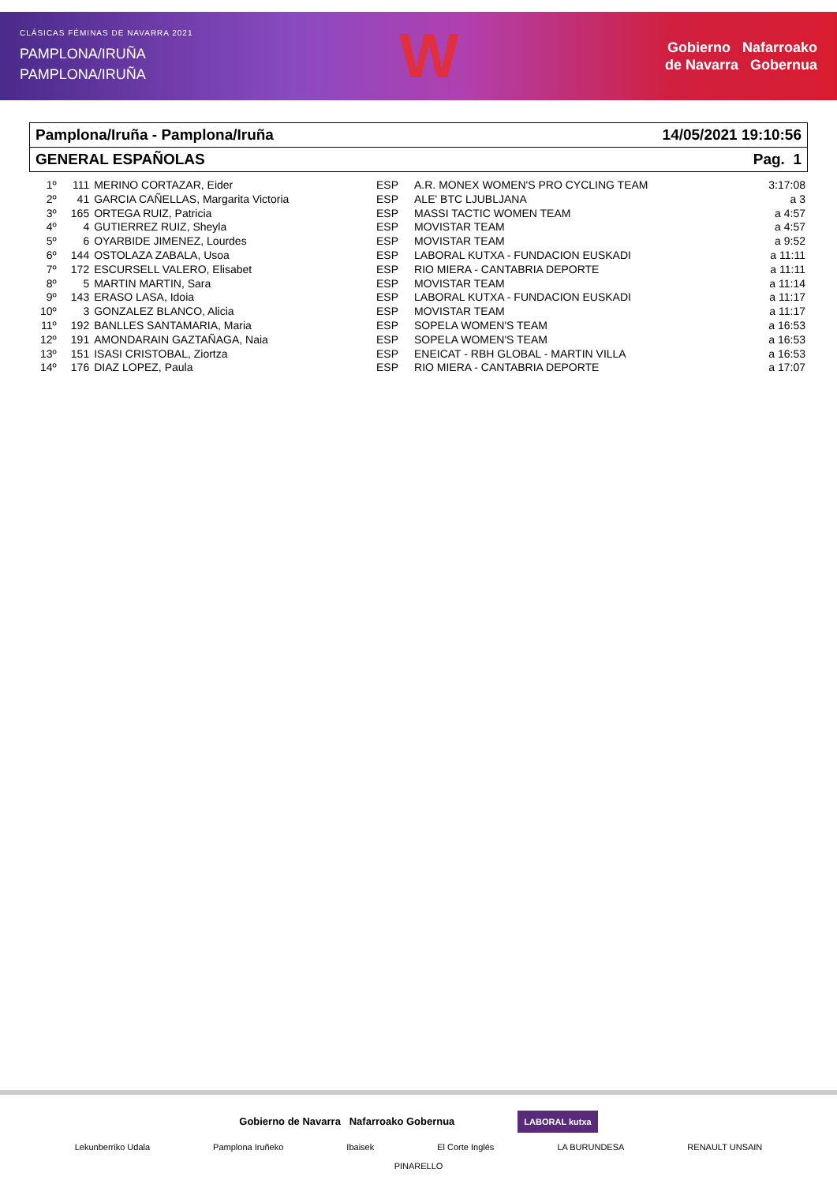CLÁSICAS FÉMINAS DE NAVARRA 2021
PAMPLONA/IRUÑA
PAMPLONA/IRUÑA
W
Gobierno Nafarroako
de Navarra Gobernua
Pamplona/Iruña - Pamplona/Iruña 14/05/2021 19:10:56
GENERAL ESPAÑOLAS Pag. 1
| 1º | 111 | MERINO CORTAZAR, Eider | ESP | A.R. MONEX WOMEN'S PRO CYCLING TEAM | 3:17:08 |
| 2º | 41 | GARCIA CAÑELLAS, Margarita Victoria | ESP | ALE' BTC LJUBLJANA | a 3 |
| 3º | 165 | ORTEGA RUIZ, Patricia | ESP | MASSI TACTIC WOMEN TEAM | a 4:57 |
| 4º | 4 | GUTIERREZ RUIZ, Sheyla | ESP | MOVISTAR TEAM | a 4:57 |
| 5º | 6 | OYARBIDE JIMENEZ, Lourdes | ESP | MOVISTAR TEAM | a 9:52 |
| 6º | 144 | OSTOLAZA ZABALA, Usoa | ESP | LABORAL KUTXA - FUNDACION EUSKADI | a 11:11 |
| 7º | 172 | ESCURSELL VALERO, Elisabet | ESP | RIO MIERA - CANTABRIA DEPORTE | a 11:11 |
| 8º | 5 | MARTIN MARTIN, Sara | ESP | MOVISTAR TEAM | a 11:14 |
| 9º | 143 | ERASO LASA, Idoia | ESP | LABORAL KUTXA - FUNDACION EUSKADI | a 11:17 |
| 10º | 3 | GONZALEZ BLANCO, Alicia | ESP | MOVISTAR TEAM | a 11:17 |
| 11º | 192 | BANLLES SANTAMARIA, Maria | ESP | SOPELA WOMEN'S TEAM | a 16:53 |
| 12º | 191 | AMONDARAIN GAZTAÑAGA, Naia | ESP | SOPELA WOMEN'S TEAM | a 16:53 |
| 13º | 151 | ISASI CRISTOBAL, Ziortza | ESP | ENEICAT - RBH GLOBAL - MARTIN VILLA | a 16:53 |
| 14º | 176 | DIAZ LOPEZ, Paula | ESP | RIO MIERA - CANTABRIA DEPORTE | a 17:07 |
Gobierno de Navarra Nafarroako Gobernua LABORAL kutxa
Lekunberriko Udala Pamplona Iruñeko Ibaisek El Corte Inglés LA BURUNDESA RENAULT UNSAIN PINARELLO